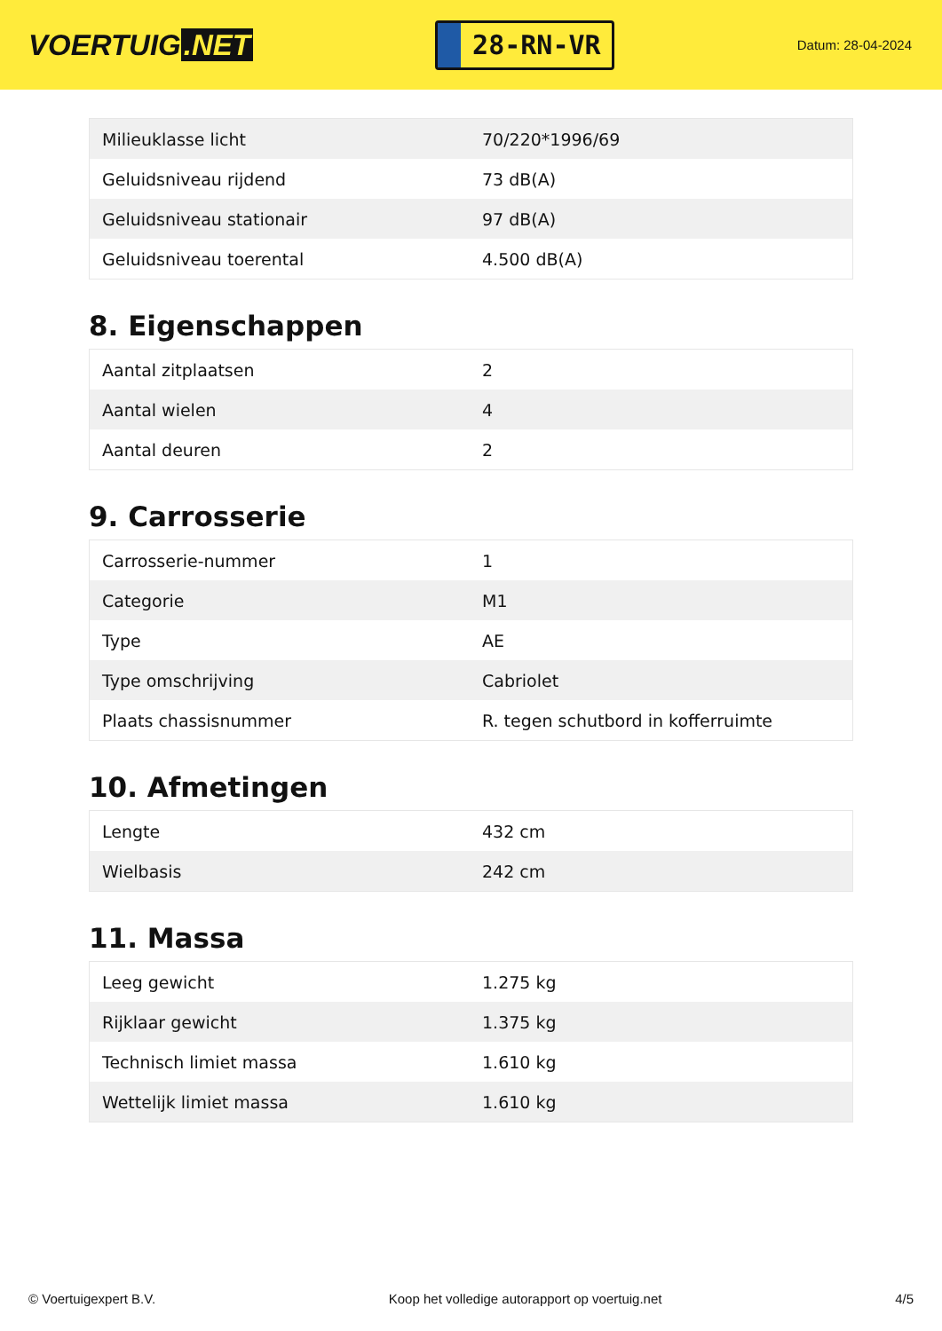VOERTUIG.NET
28-RN-VR
Datum: 28-04-2024
| Milieuklasse licht | 70/220*1996/69 |
| Geluidsniveau rijdend | 73 dB(A) |
| Geluidsniveau stationair | 97 dB(A) |
| Geluidsniveau toerental | 4.500 dB(A) |
8. Eigenschappen
| Aantal zitplaatsen | 2 |
| Aantal wielen | 4 |
| Aantal deuren | 2 |
9. Carrosserie
| Carrosserie-nummer | 1 |
| Categorie | M1 |
| Type | AE |
| Type omschrijving | Cabriolet |
| Plaats chassisnummer | R. tegen schutbord in kofferruimte |
10. Afmetingen
| Lengte | 432 cm |
| Wielbasis | 242 cm |
11. Massa
| Leeg gewicht | 1.275 kg |
| Rijklaar gewicht | 1.375 kg |
| Technisch limiet massa | 1.610 kg |
| Wettelijk limiet massa | 1.610 kg |
© Voertuigexpert B.V. Koop het volledige autorapport op voertuig.net 4/5